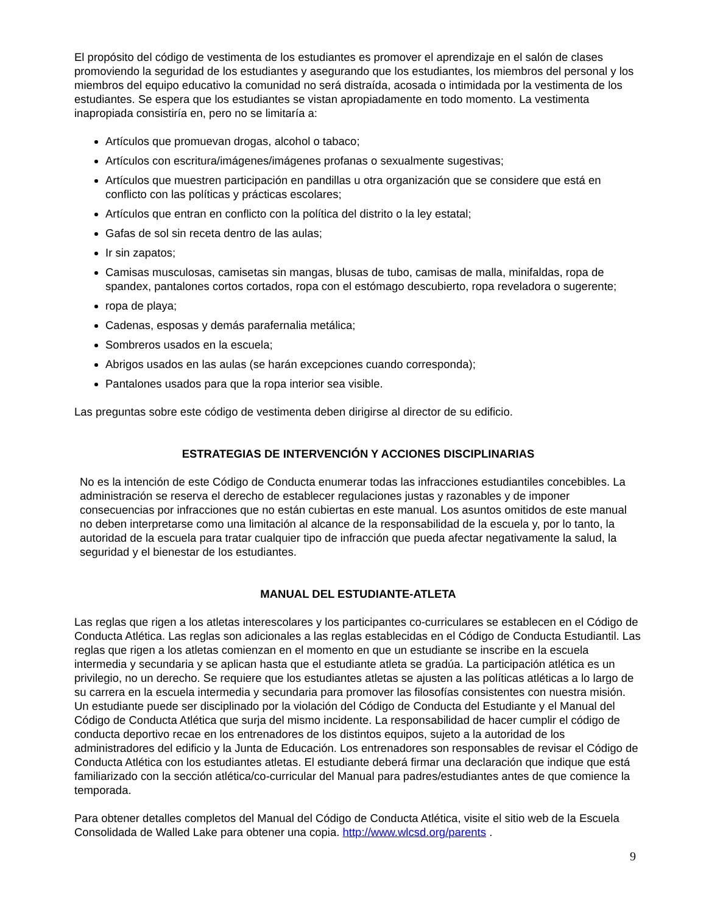El propósito del código de vestimenta de los estudiantes es promover el aprendizaje en el salón de clases promoviendo la seguridad de los estudiantes y asegurando que los estudiantes, los miembros del personal y los miembros del equipo educativo la comunidad no será distraída, acosada o intimidada por la vestimenta de los estudiantes. Se espera que los estudiantes se vistan apropiadamente en todo momento. La vestimenta inapropiada consistiría en, pero no se limitaría a:
Artículos que promuevan drogas, alcohol o tabaco;
Artículos con escritura/imágenes/imágenes profanas o sexualmente sugestivas;
Artículos que muestren participación en pandillas u otra organización que se considere que está en conflicto con las políticas y prácticas escolares;
Artículos que entran en conflicto con la política del distrito o la ley estatal;
Gafas de sol sin receta dentro de las aulas;
Ir sin zapatos;
Camisas musculosas, camisetas sin mangas, blusas de tubo, camisas de malla, minifaldas, ropa de spandex, pantalones cortos cortados, ropa con el estómago descubierto, ropa reveladora o sugerente;
ropa de playa;
Cadenas, esposas y demás parafernalia metálica;
Sombreros usados en la escuela;
Abrigos usados en las aulas (se harán excepciones cuando corresponda);
Pantalones usados para que la ropa interior sea visible.
Las preguntas sobre este código de vestimenta deben dirigirse al director de su edificio.
ESTRATEGIAS DE INTERVENCIÓN Y ACCIONES DISCIPLINARIAS
No es la intención de este Código de Conducta enumerar todas las infracciones estudiantiles concebibles. La administración se reserva el derecho de establecer regulaciones justas y razonables y de imponer consecuencias por infracciones que no están cubiertas en este manual. Los asuntos omitidos de este manual no deben interpretarse como una limitación al alcance de la responsabilidad de la escuela y, por lo tanto, la autoridad de la escuela para tratar cualquier tipo de infracción que pueda afectar negativamente la salud, la seguridad y el bienestar de los estudiantes.
MANUAL DEL ESTUDIANTE-ATLETA
Las reglas que rigen a los atletas interescolares y los participantes co-curriculares se establecen en el Código de Conducta Atlética. Las reglas son adicionales a las reglas establecidas en el Código de Conducta Estudiantil. Las reglas que rigen a los atletas comienzan en el momento en que un estudiante se inscribe en la escuela intermedia y secundaria y se aplican hasta que el estudiante atleta se gradúa. La participación atlética es un privilegio, no un derecho. Se requiere que los estudiantes atletas se ajusten a las políticas atléticas a lo largo de su carrera en la escuela intermedia y secundaria para promover las filosofías consistentes con nuestra misión. Un estudiante puede ser disciplinado por la violación del Código de Conducta del Estudiante y el Manual del Código de Conducta Atlética que surja del mismo incidente. La responsabilidad de hacer cumplir el código de conducta deportivo recae en los entrenadores de los distintos equipos, sujeto a la autoridad de los administradores del edificio y la Junta de Educación. Los entrenadores son responsables de revisar el Código de Conducta Atlética con los estudiantes atletas. El estudiante deberá firmar una declaración que indique que está familiarizado con la sección atlética/co-curricular del Manual para padres/estudiantes antes de que comience la temporada.
Para obtener detalles completos del Manual del Código de Conducta Atlética, visite el sitio web de la Escuela Consolidada de Walled Lake para obtener una copia. http://www.wlcsd.org/parents .
9